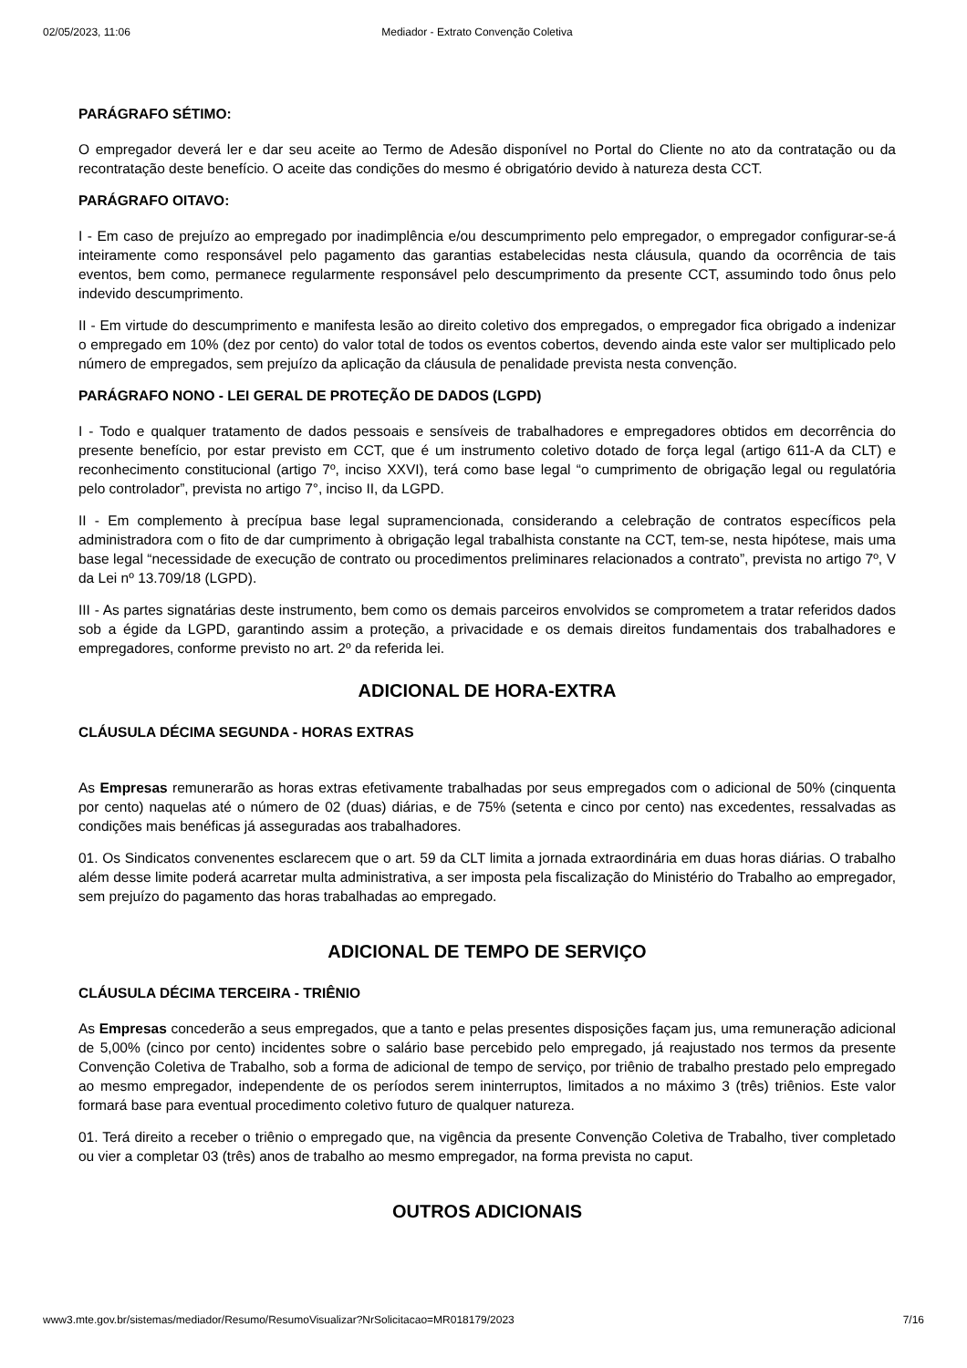02/05/2023, 11:06 Mediador - Extrato Convenção Coletiva
PARÁGRAFO SÉTIMO:
O empregador deverá ler e dar seu aceite ao Termo de Adesão disponível no Portal do Cliente no ato da contratação ou da recontratação deste benefício. O aceite das condições do mesmo é obrigatório devido à natureza desta CCT.
PARÁGRAFO OITAVO:
I - Em caso de prejuízo ao empregado por inadimplência e/ou descumprimento pelo empregador, o empregador configurar-se-á inteiramente como responsável pelo pagamento das garantias estabelecidas nesta cláusula, quando da ocorrência de tais eventos, bem como, permanece regularmente responsável pelo descumprimento da presente CCT, assumindo todo ônus pelo indevido descumprimento.
II - Em virtude do descumprimento e manifesta lesão ao direito coletivo dos empregados, o empregador fica obrigado a indenizar o empregado em 10% (dez por cento) do valor total de todos os eventos cobertos, devendo ainda este valor ser multiplicado pelo número de empregados, sem prejuízo da aplicação da cláusula de penalidade prevista nesta convenção.
PARÁGRAFO NONO - LEI GERAL DE PROTEÇÃO DE DADOS (LGPD)
I - Todo e qualquer tratamento de dados pessoais e sensíveis de trabalhadores e empregadores obtidos em decorrência do presente benefício, por estar previsto em CCT, que é um instrumento coletivo dotado de força legal (artigo 611-A da CLT) e reconhecimento constitucional (artigo 7º, inciso XXVI), terá como base legal “o cumprimento de obrigação legal ou regulatória pelo controlador”, prevista no artigo 7°, inciso II, da LGPD.
II - Em complemento à precípua base legal supramencionada, considerando a celebração de contratos específicos pela administradora com o fito de dar cumprimento à obrigação legal trabalhista constante na CCT, tem-se, nesta hipótese, mais uma base legal “necessidade de execução de contrato ou procedimentos preliminares relacionados a contrato”, prevista no artigo 7º, V da Lei nº 13.709/18 (LGPD).
III - As partes signatárias deste instrumento, bem como os demais parceiros envolvidos se comprometem a tratar referidos dados sob a égide da LGPD, garantindo assim a proteção, a privacidade e os demais direitos fundamentais dos trabalhadores e empregadores, conforme previsto no art. 2º da referida lei.
ADICIONAL DE HORA-EXTRA
CLÁUSULA DÉCIMA SEGUNDA - HORAS EXTRAS
As Empresas remunerarão as horas extras efetivamente trabalhadas por seus empregados com o adicional de 50% (cinquenta por cento) naquelas até o número de 02 (duas) diárias, e de 75% (setenta e cinco por cento) nas excedentes, ressalvadas as condições mais benéficas já asseguradas aos trabalhadores.
01. Os Sindicatos convenentes esclarecem que o art. 59 da CLT limita a jornada extraordinária em duas horas diárias. O trabalho além desse limite poderá acarretar multa administrativa, a ser imposta pela fiscalização do Ministério do Trabalho ao empregador, sem prejuízo do pagamento das horas trabalhadas ao empregado.
ADICIONAL DE TEMPO DE SERVIÇO
CLÁUSULA DÉCIMA TERCEIRA - TRIÊNIO
As Empresas concederão a seus empregados, que a tanto e pelas presentes disposições façam jus, uma remuneração adicional de 5,00% (cinco por cento) incidentes sobre o salário base percebido pelo empregado, já reajustado nos termos da presente Convenção Coletiva de Trabalho, sob a forma de adicional de tempo de serviço, por triênio de trabalho prestado pelo empregado ao mesmo empregador, independente de os períodos serem ininterruptos, limitados a no máximo 3 (três) triênios. Este valor formará base para eventual procedimento coletivo futuro de qualquer natureza.
01. Terá direito a receber o triênio o empregado que, na vigência da presente Convenção Coletiva de Trabalho, tiver completado ou vier a completar 03 (três) anos de trabalho ao mesmo empregador, na forma prevista no caput.
OUTROS ADICIONAIS
www3.mte.gov.br/sistemas/mediador/Resumo/ResumoVisualizar?NrSolicitacao=MR018179/2023 7/16